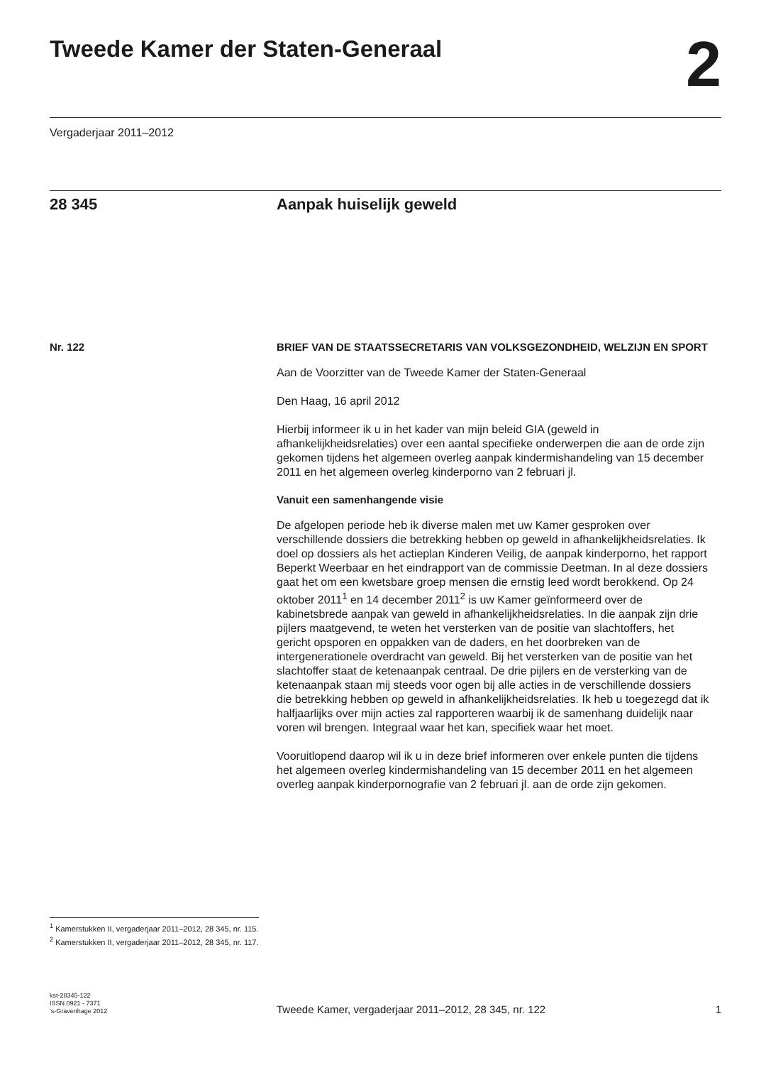Tweede Kamer der Staten-Generaal
2
Vergaderjaar 2011–2012
28 345 Aanpak huiselijk geweld
Nr. 122
<sup>1</sup> Kamerstukken II, vergaderjaar 2011–2012, 28 345, nr. 115.
<sup>2</sup> Kamerstukken II, vergaderjaar 2011–2012, 28 345, nr. 117.
BRIEF VAN DE STAATSSECRETARIS VAN VOLKSGEZONDHEID, WELZIJN EN SPORT
Aan de Voorzitter van de Tweede Kamer der Staten-Generaal
Den Haag, 16 april 2012
Hierbij informeer ik u in het kader van mijn beleid GIA (geweld in afhankelijkheidsrelaties) over een aantal specifieke onderwerpen die aan de orde zijn gekomen tijdens het algemeen overleg aanpak kindermishandeling van 15 december 2011 en het algemeen overleg kinderporno van 2 februari jl.
Vanuit een samenhangende visie
De afgelopen periode heb ik diverse malen met uw Kamer gesproken over verschillende dossiers die betrekking hebben op geweld in afhankelijkheidsrelaties. Ik doel op dossiers als het actieplan Kinderen Veilig, de aanpak kinderporno, het rapport Beperkt Weerbaar en het eindrapport van de commissie Deetman. In al deze dossiers gaat het om een kwetsbare groep mensen die ernstig leed wordt berokkend. Op 24 oktober 2011<sup>1</sup> en 14 december 2011<sup>2</sup> is uw Kamer geïnformeerd over de kabinetsbrede aanpak van geweld in afhankelijkheidsrelaties. In die aanpak zijn drie pijlers maatgevend, te weten het versterken van de positie van slachtoffers, het gericht opsporen en oppakken van de daders, en het doorbreken van de intergenerationele overdracht van geweld. Bij het versterken van de positie van het slachtoffer staat de ketenaanpak centraal. De drie pijlers en de versterking van de ketenaanpak staan mij steeds voor ogen bij alle acties in de verschillende dossiers die betrekking hebben op geweld in afhankelijkheidsrelaties. Ik heb u toegezegd dat ik halfjaarlijks over mijn acties zal rapporteren waarbij ik de samenhang duidelijk naar voren wil brengen. Integraal waar het kan, specifiek waar het moet.
Vooruitlopend daarop wil ik u in deze brief informeren over enkele punten die tijdens het algemeen overleg kindermishandeling van 15 december 2011 en het algemeen overleg aanpak kinderpornografie van 2 februari jl. aan de orde zijn gekomen.
kst-28345-122
ISSN 0921 - 7371
's-Gravenhage 2012
Tweede Kamer, vergaderjaar 2011–2012, 28 345, nr. 122
1